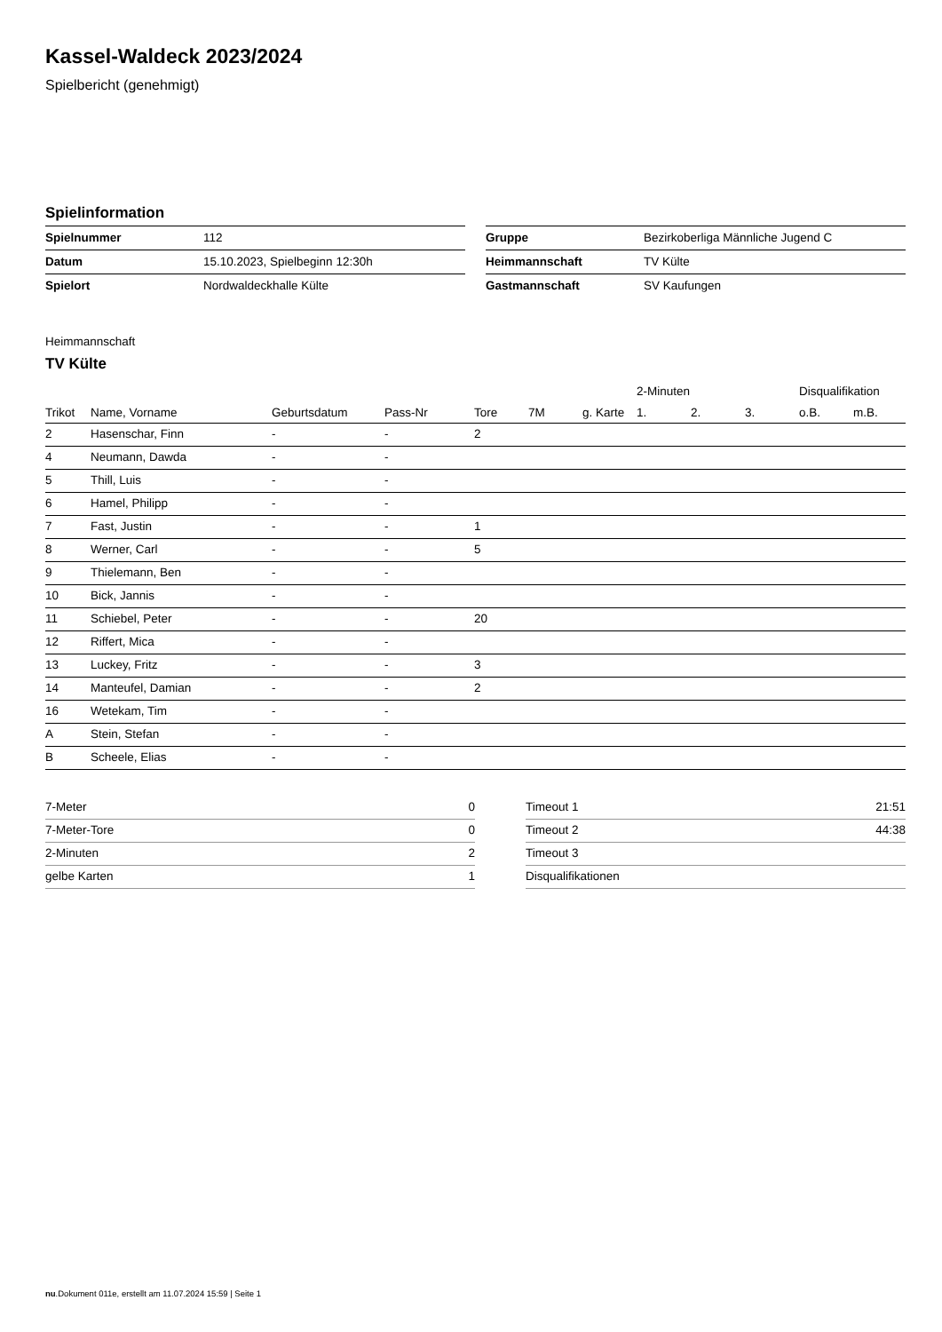Kassel-Waldeck 2023/2024
Spielbericht (genehmigt)
Spielinformation
| Spielnummer | 112 |
| Datum | 15.10.2023, Spielbeginn 12:30h |
| Spielort | Nordwaldeckhalle Külte |
| Gruppe | Bezirkoberliga Männliche Jugend C |
| Heimmannschaft | TV Külte |
| Gastmannschaft | SV Kaufungen |
Heimmannschaft
TV Külte
| | | | | | | | 2-Minuten | | | Disqualifikation | |
| --- | --- | --- | --- | --- | --- | --- | --- | --- | --- | --- | --- |
| Trikot | Name, Vorname | Geburtsdatum | Pass-Nr | Tore | 7M | g. Karte | 1. | 2. | 3. | o.B. | m.B. |
| 2 | Hasenschar, Finn | - | - | 2 | | | | | | | |
| 4 | Neumann, Dawda | - | - | | | | | | | | |
| 5 | Thill, Luis | - | - | | | | | | | | |
| 6 | Hamel, Philipp | - | - | | | | | | | | |
| 7 | Fast, Justin | - | - | 1 | | | | | | | |
| 8 | Werner, Carl | - | - | 5 | | | | | | | |
| 9 | Thielemann, Ben | - | - | | | | | | | | |
| 10 | Bick, Jannis | - | - | | | | | | | | |
| 11 | Schiebel, Peter | - | - | 20 | | | | | | | |
| 12 | Riffert, Mica | - | - | | | | | | | | |
| 13 | Luckey, Fritz | - | - | 3 | | | | | | | |
| 14 | Manteufel, Damian | - | - | 2 | | | | | | | |
| 16 | Wetekam, Tim | - | - | | | | | | | | |
| A | Stein, Stefan | - | - | | | | | | | | |
| B | Scheele, Elias | - | - | | | | | | | | |
| 7-Meter | 0 |
| 7-Meter-Tore | 0 |
| 2-Minuten | 2 |
| gelbe Karten | 1 |
| Timeout 1 | 21:51 |
| Timeout 2 | 44:38 |
| Timeout 3 | |
| Disqualifikationen | |
nu.Dokument 011e, erstellt am 11.07.2024 15:59 | Seite 1